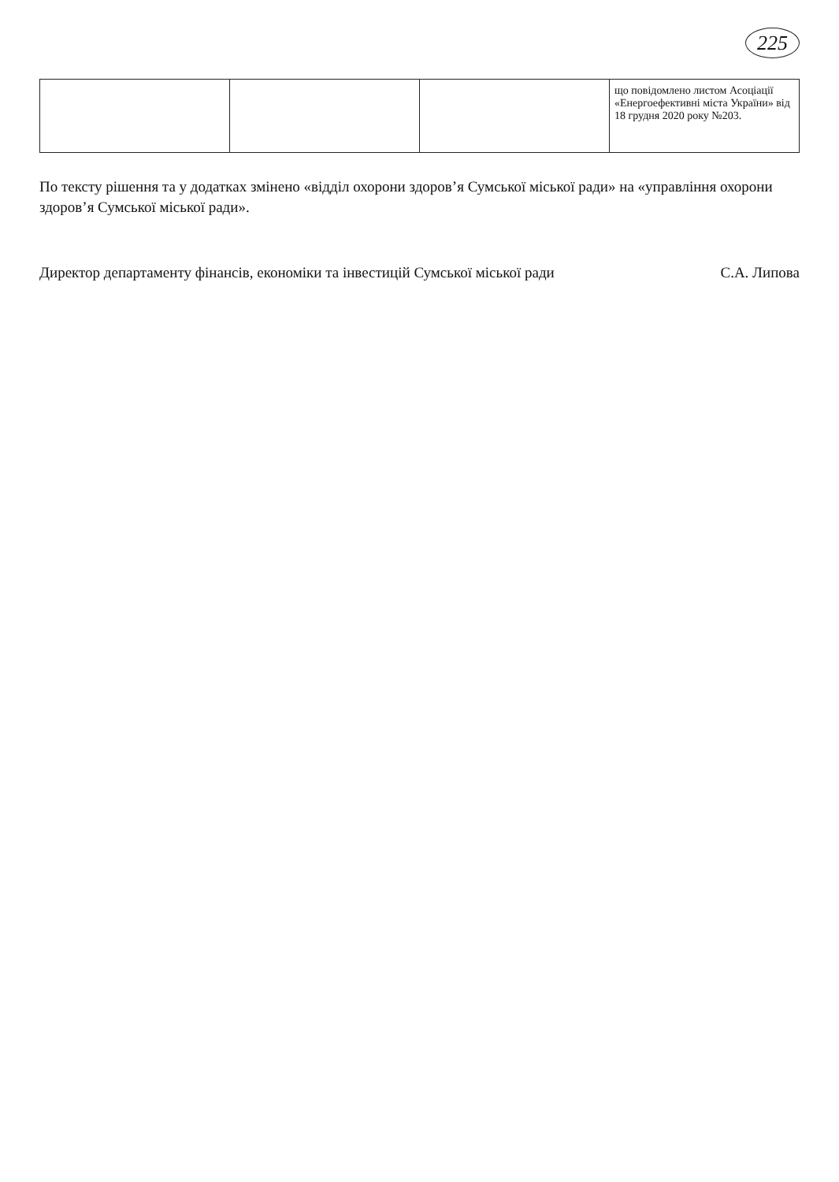225
| | | | що повідомлено листом Асоціації «Енергоефективні міста України» від 18 грудня 2020 року №203. |
По тексту рішення та у додатках змінено «відділ охорони здоров’я Сумської міської ради» на «управління охорони здоров’я Сумської міської ради».
Директор департаменту фінансів, економіки та інвестицій Сумської міської ради С.А. Липова